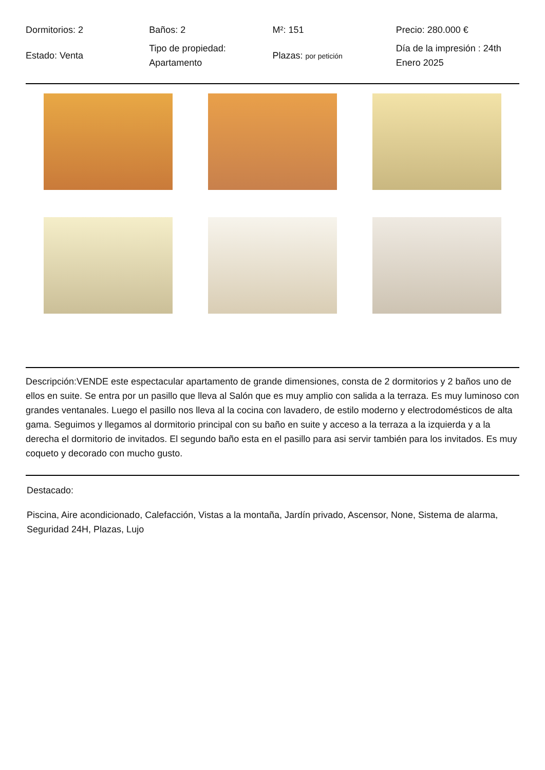| Dormitorios: 2 | Baños: 2 | M²: 151 | Precio: 280.000 € |
| Estado: Venta | Tipo de propiedad: Apartamento | Plazas: por petición | Día de la impresión : 24th Enero 2025 |
Descripción:VENDE este espectacular apartamento de grande dimensiones, consta de 2 dormitorios y 2 baños uno de ellos en suite. Se entra por un pasillo que lleva al Salón que es muy amplio con salida a la terraza. Es muy luminoso con grandes ventanales. Luego el pasillo nos lleva al la cocina con lavadero, de estilo moderno y electrodomésticos de alta gama. Seguimos y llegamos al dormitorio principal con su baño en suite y acceso a la terraza a la izquierda y a la derecha el dormitorio de invitados. El segundo baño esta en el pasillo para asi servir también para los invitados. Es muy coqueto y decorado con mucho gusto.
Destacado:
Piscina, Aire acondicionado, Calefacción, Vistas a la montaña, Jardín privado, Ascensor, None, Sistema de alarma, Seguridad 24H, Plazas, Lujo